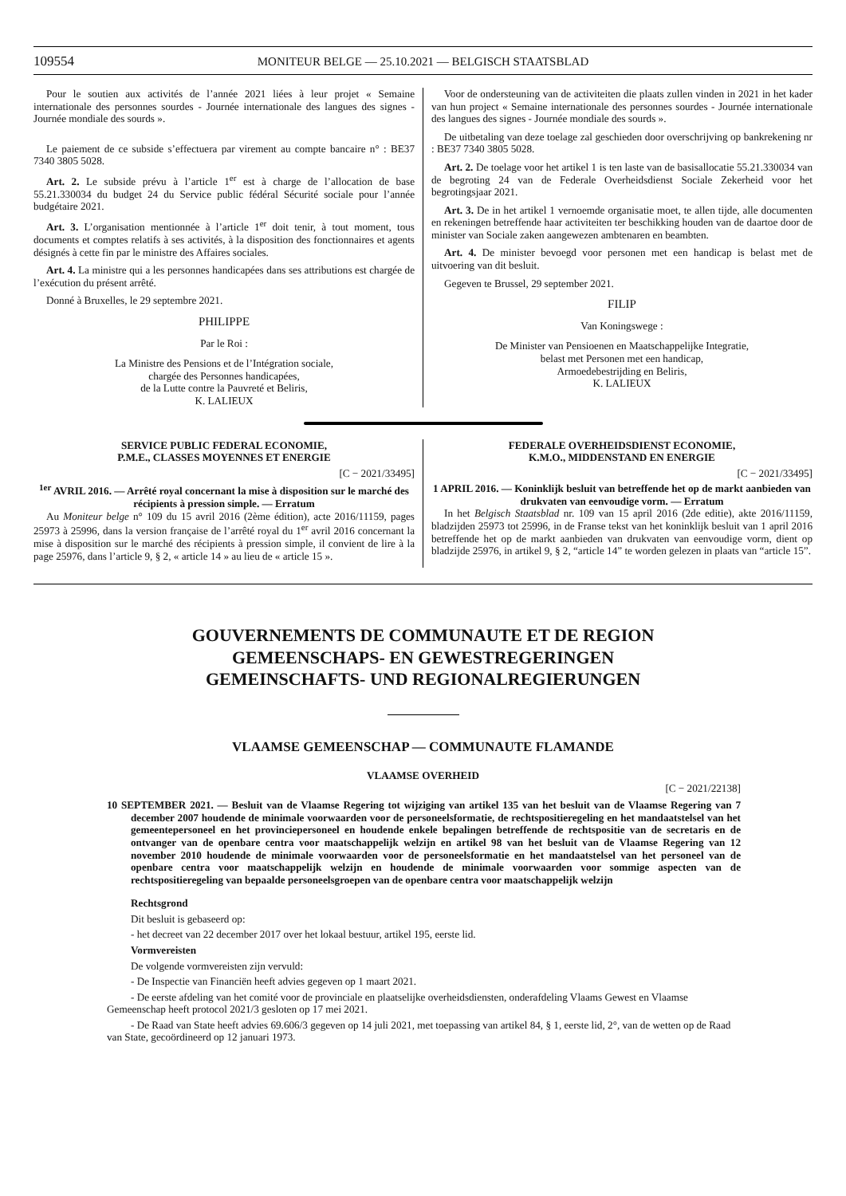109554
MONITEUR BELGE — 25.10.2021 — BELGISCH STAATSBLAD
Pour le soutien aux activités de l’année 2021 liées à leur projet « Semaine internationale des personnes sourdes - Journée internationale des langues des signes - Journée mondiale des sourds ».
Le paiement de ce subside s’effectuera par virement au compte bancaire n° : BE37 7340 3805 5028.
Art. 2. Le subside prévu à l’article 1<sup>er</sup> est à charge de l’allocation de base 55.21.330034 du budget 24 du Service public fédéral Sécurité sociale pour l’année budgétaire 2021.
Art. 3. L’organisation mentionnée à l’article 1<sup>er</sup> doit tenir, à tout moment, tous documents et comptes relatifs à ses activités, à la disposition des fonctionnaires et agents désignés à cette fin par le ministre des Affaires sociales.
Art. 4. La ministre qui a les personnes handicapées dans ses attributions est chargée de l’exécution du présent arrêté.
Donné à Bruxelles, le 29 septembre 2021.
PHILIPPE
Par le Roi :
La Ministre des Pensions et de l’Intégration sociale,
chargée des Personnes handicapées,
de la Lutte contre la Pauvreté et Beliris,
K. LALIEUX
Voor de ondersteuning van de activiteiten die plaats zullen vinden in 2021 in het kader van hun project « Semaine internationale des personnes sourdes - Journée internationale des langues des signes - Journée mondiale des sourds ».
De uitbetaling van deze toelage zal geschieden door overschrijving op bankrekening nr : BE37 7340 3805 5028.
Art. 2. De toelage voor het artikel 1 is ten laste van de basisallocatie 55.21.330034 van de begroting 24 van de Federale Overheidsdienst Sociale Zekerheid voor het begrotingsjaar 2021.
Art. 3. De in het artikel 1 vernoemde organisatie moet, te allen tijde, alle documenten en rekeningen betreffende haar activiteiten ter beschikking houden van de daartoe door de minister van Sociale zaken aangewezen ambtenaren en beambten.
Art. 4. De minister bevoegd voor personen met een handicap is belast met de uitvoering van dit besluit.
Gegeven te Brussel, 29 september 2021.
FILIP
Van Koningswege :
De Minister van Pensioenen en Maatschappelijke Integratie,
belast met Personen met een handicap,
Armoedebestrijding en Beliris,
K. LALIEUX
SERVICE PUBLIC FEDERAL ECONOMIE,
P.M.E., CLASSES MOYENNES ET ENERGIE
[C − 2021/33495]
<sup>1er</sup> AVRIL 2016. — Arrêté royal concernant la mise à disposition sur le marché des récipients à pression simple. — Erratum
Au Moniteur belge n° 109 du 15 avril 2016 (2ème édition), acte 2016/11159, pages 25973 à 25996, dans la version française de l’arrêté royal du 1<sup>er</sup> avril 2016 concernant la mise à disposition sur le marché des récipients à pression simple, il convient de lire à la page 25976, dans l’article 9, § 2, « article 14 » au lieu de « article 15 ».
FEDERALE OVERHEIDSDIENST ECONOMIE,
K.M.O., MIDDENSTAND EN ENERGIE
[C − 2021/33495]
1 APRIL 2016. — Koninklijk besluit van betreffende het op de markt aanbieden van drukvaten van eenvoudige vorm. — Erratum
In het Belgisch Staatsblad nr. 109 van 15 april 2016 (2de editie), akte 2016/11159, bladzijden 25973 tot 25996, in de Franse tekst van het koninklijk besluit van 1 april 2016 betreffende het op de markt aanbieden van drukvaten van eenvoudige vorm, dient op bladzijde 25976, in artikel 9, § 2, “article 14” te worden gelezen in plaats van “article 15”.
GOUVERNEMENTS DE COMMUNAUTE ET DE REGION
GEMEENSCHAPS- EN GEWESTREGERINGEN
GEMEINSCHAFTS- UND REGIONALREGIERUNGEN
VLAAMSE GEMEENSCHAP — COMMUNAUTE FLAMANDE
VLAAMSE OVERHEID
[C − 2021/22138]
10 SEPTEMBER 2021. — Besluit van de Vlaamse Regering tot wijziging van artikel 135 van het besluit van de Vlaamse Regering van 7 december 2007 houdende de minimale voorwaarden voor de personeelsformatie, de rechtspositieregeling en het mandaatstelsel van het gemeentepersoneel en het provinciepersoneel en houdende enkele bepalingen betreffende de rechtspositie van de secretaris en de ontvanger van de openbare centra voor maatschappelijk welzijn en artikel 98 van het besluit van de Vlaamse Regering van 12 november 2010 houdende de minimale voorwaarden voor de personeelsformatie en het mandaatstelsel van het personeel van de openbare centra voor maatschappelijk welzijn en houdende de minimale voorwaarden voor sommige aspecten van de rechtspositieregeling van bepaalde personeelsgroepen van de openbare centra voor maatschappelijk welzijn
Rechtsgrond
Dit besluit is gebaseerd op:
- het decreet van 22 december 2017 over het lokaal bestuur, artikel 195, eerste lid.
Vormvereisten
De volgende vormvereisten zijn vervuld:
- De Inspectie van Financiën heeft advies gegeven op 1 maart 2021.
- De eerste afdeling van het comité voor de provinciale en plaatselijke overheidsdiensten, onderafdeling Vlaams Gewest en Vlaamse Gemeenschap heeft protocol 2021/3 gesloten op 17 mei 2021.
- De Raad van State heeft advies 69.606/3 gegeven op 14 juli 2021, met toepassing van artikel 84, § 1, eerste lid, 2°, van de wetten op de Raad van State, gecoördineerd op 12 januari 1973.